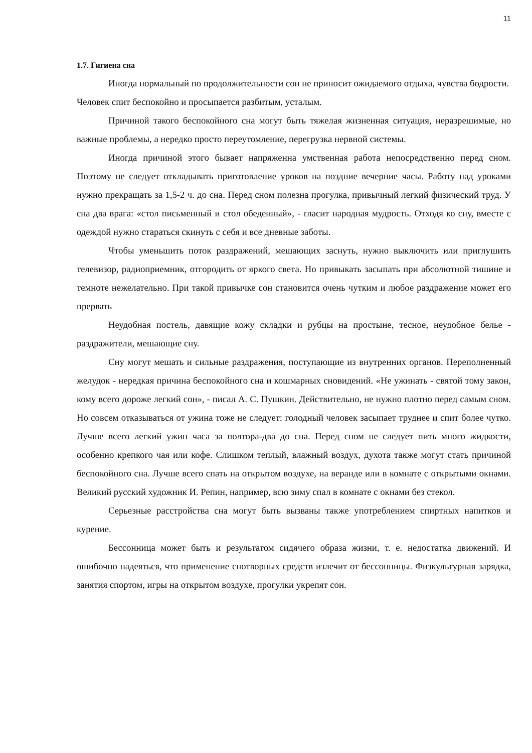11
1.7. Гигиена сна
Иногда нормальный по продолжительности сон не приносит ожидаемого отдыха, чувства бодрости. Человек спит беспокойно и просыпается разбитым, усталым.
Причиной такого беспокойного сна могут быть тяжелая жизненная ситуация, неразрешимые, но важные проблемы, а нередко просто переутомление, перегрузка нервной системы.
Иногда причиной этого бывает напряженна умственная работа непосредственно перед сном. Поэтому не следует откладывать приготовление уроков на поздние вечерние часы. Работу над уроками нужно прекращать за 1,5-2 ч. до сна. Перед сном полезна прогулка, привычный легкий физический труд. У сна два врага: «стол письменный и стол обеденный», - гласит народная мудрость. Отходя ко сну, вместе с одеждой нужно стараться скинуть с себя и все дневные заботы.
Чтобы уменьшить поток раздражений, мешающих заснуть, нужно выключить или приглушить телевизор, радиоприемник, отгородить от яркого света. Но привыкать засыпать при абсолютной тишине и темноте нежелательно. При такой привычке сон становится очень чутким и любое раздражение может его прервать
Неудобная постель, давящие кожу складки и рубцы на простыне, тесное, неудобное белье - раздражители, мешающие сну.
Сну могут мешать и сильные раздражения, поступающие из внутренних органов. Переполненный желудок - нередкая причина беспокойного сна и кошмарных сновидений. «Не ужинать - святой тому закон, кому всего дороже легкий сон», - писал А. С. Пушкин. Действительно, не нужно плотно перед самым сном. Но совсем отказываться от ужина тоже не следует: голодный человек засыпает труднее и спит более чутко. Лучше всего легкий ужин часа за полтора-два до сна. Перед сном не следует пить много жидкости, особенно крепкого чая или кофе. Слишком теплый, влажный воздух, духота также могут стать причиной беспокойного сна. Лучше всего спать на открытом воздухе, на веранде или в комнате с открытыми окнами. Великий русский художник И. Репин, например, всю зиму спал в комнате с окнами без стекол.
Серьезные расстройства сна могут быть вызваны также употреблением спиртных напитков и курение.
Бессонница может быть и результатом сидячего образа жизни, т. е. недостатка движений. И ошибочно надеяться, что применение снотворных средств излечит от бессонницы. Физкультурная зарядка, занятия спортом, игры на открытом воздухе, прогулки укрепят сон.